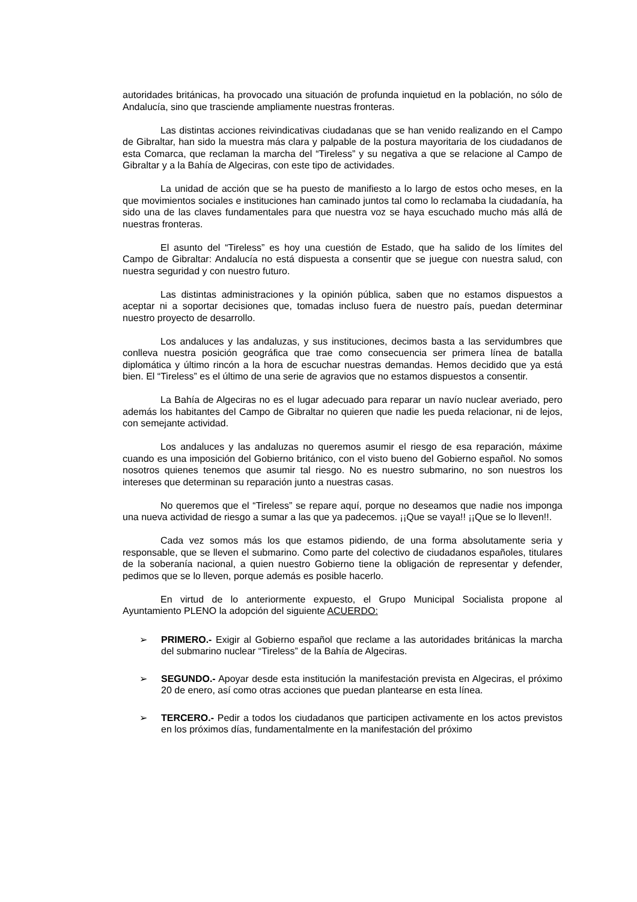autoridades británicas, ha provocado una situación de profunda inquietud en la población, no sólo de Andalucía, sino que trasciende ampliamente nuestras fronteras.
Las distintas acciones reivindicativas ciudadanas que se han venido realizando en el Campo de Gibraltar, han sido la muestra más clara y palpable de la postura mayoritaria de los ciudadanos de esta Comarca, que reclaman la marcha del “Tireless” y su negativa a que se relacione al Campo de Gibraltar y a la Bahía de Algeciras, con este tipo de actividades.
La unidad de acción que se ha puesto de manifiesto a lo largo de estos ocho meses, en la que movimientos sociales e instituciones han caminado juntos tal como lo reclamaba la ciudadanía, ha sido una de las claves fundamentales para que nuestra voz se haya escuchado mucho más allá de nuestras fronteras.
El asunto del “Tireless” es hoy una cuestión de Estado, que ha salido de los límites del Campo de Gibraltar: Andalucía no está dispuesta a consentir que se juegue con nuestra salud, con nuestra seguridad y con nuestro futuro.
Las distintas administraciones y la opinión pública, saben que no estamos dispuestos a aceptar ni a soportar decisiones que, tomadas incluso fuera de nuestro país, puedan determinar nuestro proyecto de desarrollo.
Los andaluces y las andaluzas, y sus instituciones, decimos basta a las servidumbres que conlleva nuestra posición geográfica que trae como consecuencia ser primera línea de batalla diplomática y último rincón a la hora de escuchar nuestras demandas. Hemos decidido que ya está bien. El “Tireless” es el último de una serie de agravios que no estamos dispuestos a consentir.
La Bahía de Algeciras no es el lugar adecuado para reparar un navío nuclear averiado, pero además los habitantes del Campo de Gibraltar no quieren que nadie les pueda relacionar, ni de lejos, con semejante actividad.
Los andaluces y las andaluzas no queremos asumir el riesgo de esa reparación, máxime cuando es una imposición del Gobierno británico, con el visto bueno del Gobierno español. No somos nosotros quienes tenemos que asumir tal riesgo. No es nuestro submarino, no son nuestros los intereses que determinan su reparación junto a nuestras casas.
No queremos que el “Tireless” se repare aquí, porque no deseamos que nadie nos imponga una nueva actividad de riesgo a sumar a las que ya padecemos. ¡¡Que se vaya!! ¡¡Que se lo lleven!!.
Cada vez somos más los que estamos pidiendo, de una forma absolutamente seria y responsable, que se lleven el submarino. Como parte del colectivo de ciudadanos españoles, titulares de la soberanía nacional, a quien nuestro Gobierno tiene la obligación de representar y defender, pedimos que se lo lleven, porque además es posible hacerlo.
En virtud de lo anteriormente expuesto, el Grupo Municipal Socialista propone al Ayuntamiento PLENO la adopción del siguiente ACUERDO:
➢ PRIMERO.- Exigir al Gobierno español que reclame a las autoridades británicas la marcha del submarino nuclear “Tireless” de la Bahía de Algeciras.
➢ SEGUNDO.- Apoyar desde esta institución la manifestación prevista en Algeciras, el próximo 20 de enero, así como otras acciones que puedan plantearse en esta línea.
➢ TERCERO.- Pedir a todos los ciudadanos que participen activamente en los actos previstos en los próximos días, fundamentalmente en la manifestación del próximo